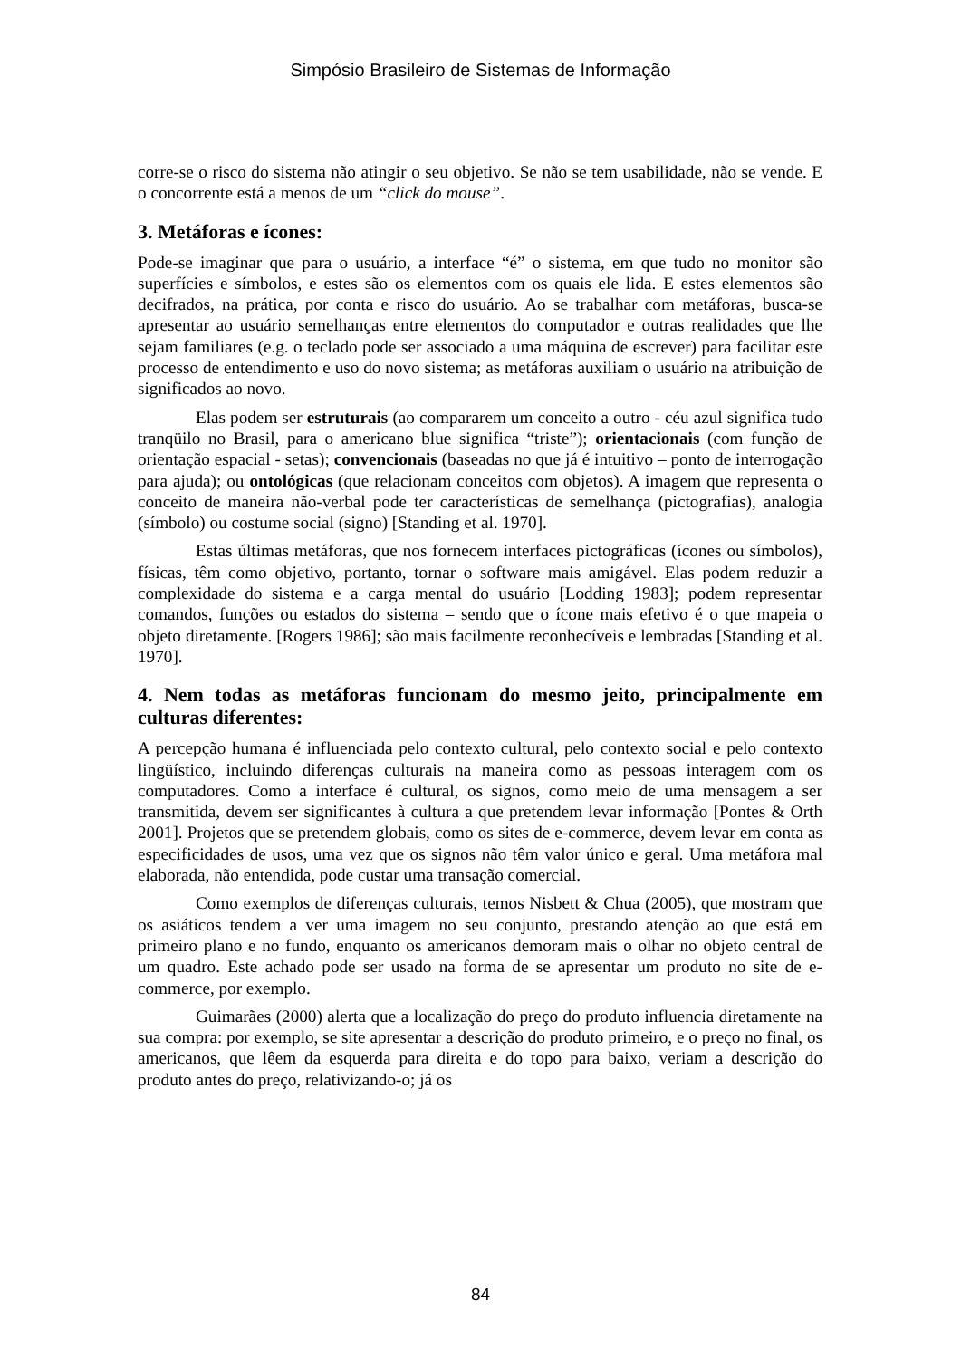Simpósio Brasileiro de Sistemas de Informação
corre-se o risco do sistema não atingir o seu objetivo. Se não se tem usabilidade, não se vende. E o concorrente está a menos de um “click do mouse”.
3. Metáforas e ícones:
Pode-se imaginar que para o usuário, a interface “é” o sistema, em que tudo no monitor são superfícies e símbolos, e estes são os elementos com os quais ele lida. E estes elementos são decifrados, na prática, por conta e risco do usuário. Ao se trabalhar com metáforas, busca-se apresentar ao usuário semelhanças entre elementos do computador e outras realidades que lhe sejam familiares (e.g. o teclado pode ser associado a uma máquina de escrever) para facilitar este processo de entendimento e uso do novo sistema; as metáforas auxiliam o usuário na atribuição de significados ao novo.
Elas podem ser estruturais (ao compararem um conceito a outro - céu azul significa tudo tranqüilo no Brasil, para o americano blue significa “triste”); orientacionais (com função de orientação espacial - setas); convencionais (baseadas no que já é intuitivo – ponto de interrogação para ajuda); ou ontológicas (que relacionam conceitos com objetos). A imagem que representa o conceito de maneira não-verbal pode ter características de semelhança (pictografias), analogia (símbolo) ou costume social (signo) [Standing et al. 1970].
Estas últimas metáforas, que nos fornecem interfaces pictográficas (ícones ou símbolos), físicas, têm como objetivo, portanto, tornar o software mais amigável. Elas podem reduzir a complexidade do sistema e a carga mental do usuário [Lodding 1983]; podem representar comandos, funções ou estados do sistema – sendo que o ícone mais efetivo é o que mapeia o objeto diretamente. [Rogers 1986]; são mais facilmente reconhecíveis e lembradas [Standing et al. 1970].
4. Nem todas as metáforas funcionam do mesmo jeito, principalmente em culturas diferentes:
A percepção humana é influenciada pelo contexto cultural, pelo contexto social e pelo contexto lingüístico, incluindo diferenças culturais na maneira como as pessoas interagem com os computadores. Como a interface é cultural, os signos, como meio de uma mensagem a ser transmitida, devem ser significantes à cultura a que pretendem levar informação [Pontes & Orth 2001]. Projetos que se pretendem globais, como os sites de e-commerce, devem levar em conta as especificidades de usos, uma vez que os signos não têm valor único e geral. Uma metáfora mal elaborada, não entendida, pode custar uma transação comercial.
Como exemplos de diferenças culturais, temos Nisbett & Chua (2005), que mostram que os asiáticos tendem a ver uma imagem no seu conjunto, prestando atenção ao que está em primeiro plano e no fundo, enquanto os americanos demoram mais o olhar no objeto central de um quadro. Este achado pode ser usado na forma de se apresentar um produto no site de e-commerce, por exemplo.
Guimarães (2000) alerta que a localização do preço do produto influencia diretamente na sua compra: por exemplo, se site apresentar a descrição do produto primeiro, e o preço no final, os americanos, que lêem da esquerda para direita e do topo para baixo, veriam a descrição do produto antes do preço, relativizando-o; já os
84